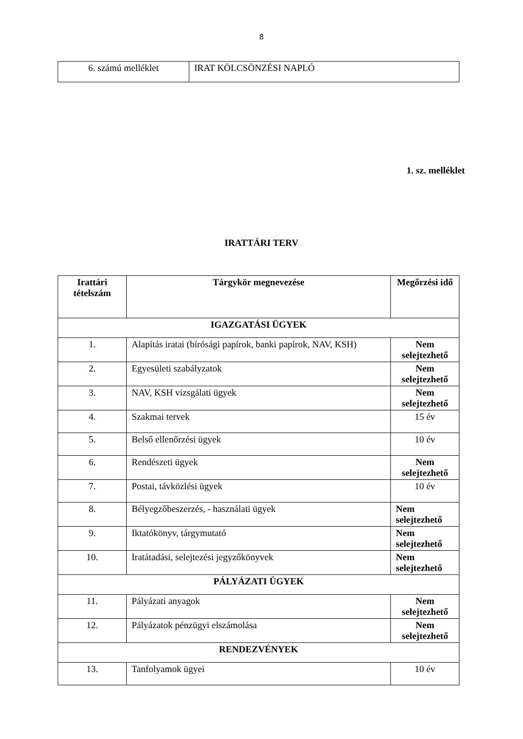8
| 6. számú melléklet | IRAT KÖLCSÖNZÉSI NAPLÓ |
1. sz. melléklet
IRATTÁRI TERV
| Irattári tételszám | Tárgykör megnevezése | Megőrzési idő |
| --- | --- | --- |
| IGAZGATÁSI ÜGYEK | | |
| 1. | Alapítás iratai (bírósági papírok, banki papírok, NAV, KSH) | Nem selejtezhető |
| 2. | Egyesületi szabályzatok | Nem selejtezhető |
| 3. | NAV, KSH vizsgálati ügyek | Nem selejtezhető |
| 4. | Szakmai tervek | 15 év |
| 5. | Belső ellenőrzési ügyek | 10 év |
| 6. | Rendészeti ügyek | Nem selejtezhető |
| 7. | Postai, távközlési ügyek | 10 év |
| 8. | Bélyegzőbeszerzés, - használati ügyek | Nem selejtezhető |
| 9. | Iktatókönyv, tárgymutató | Nem selejtezhető |
| 10. | Iratátadási, selejtezési jegyzőkönyvek | Nem selejtezhető |
| PÁLYÁZATI ÜGYEK | | |
| 11. | Pályázati anyagok | Nem selejtezhető |
| 12. | Pályázatok pénzügyi elszámolása | Nem selejtezhető |
| RENDEZVÉNYEK | | |
| 13. | Tanfolyamok ügyei | 10 év |